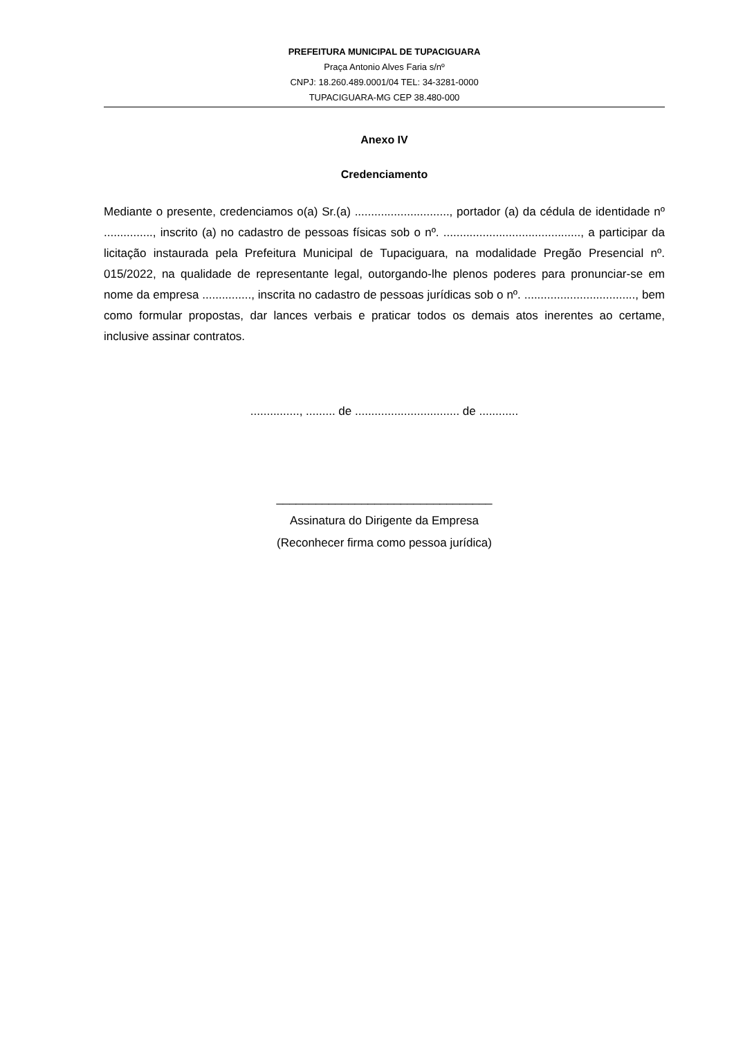PREFEITURA MUNICIPAL DE TUPACIGUARA
Praça Antonio Alves Faria s/nº
CNPJ: 18.260.489.0001/04 TEL: 34-3281-0000
TUPACIGUARA-MG CEP 38.480-000
Anexo IV
Credenciamento
Mediante o presente, credenciamos o(a) Sr.(a) ............................., portador (a) da cédula de identidade nº ..............., inscrito (a) no cadastro de pessoas físicas sob o nº. .........................................., a participar da licitação instaurada pela Prefeitura Municipal de Tupaciguara, na modalidade Pregão Presencial nº. 015/2022, na qualidade de representante legal, outorgando-lhe plenos poderes para pronunciar-se em nome da empresa ..............., inscrita no cadastro de pessoas jurídicas sob o nº. .................................., bem como formular propostas, dar lances verbais e praticar todos os demais atos inerentes ao certame, inclusive assinar contratos.
..............., ......... de ................................ de ............
_________________________________
Assinatura do Dirigente da Empresa
(Reconhecer firma como pessoa jurídica)